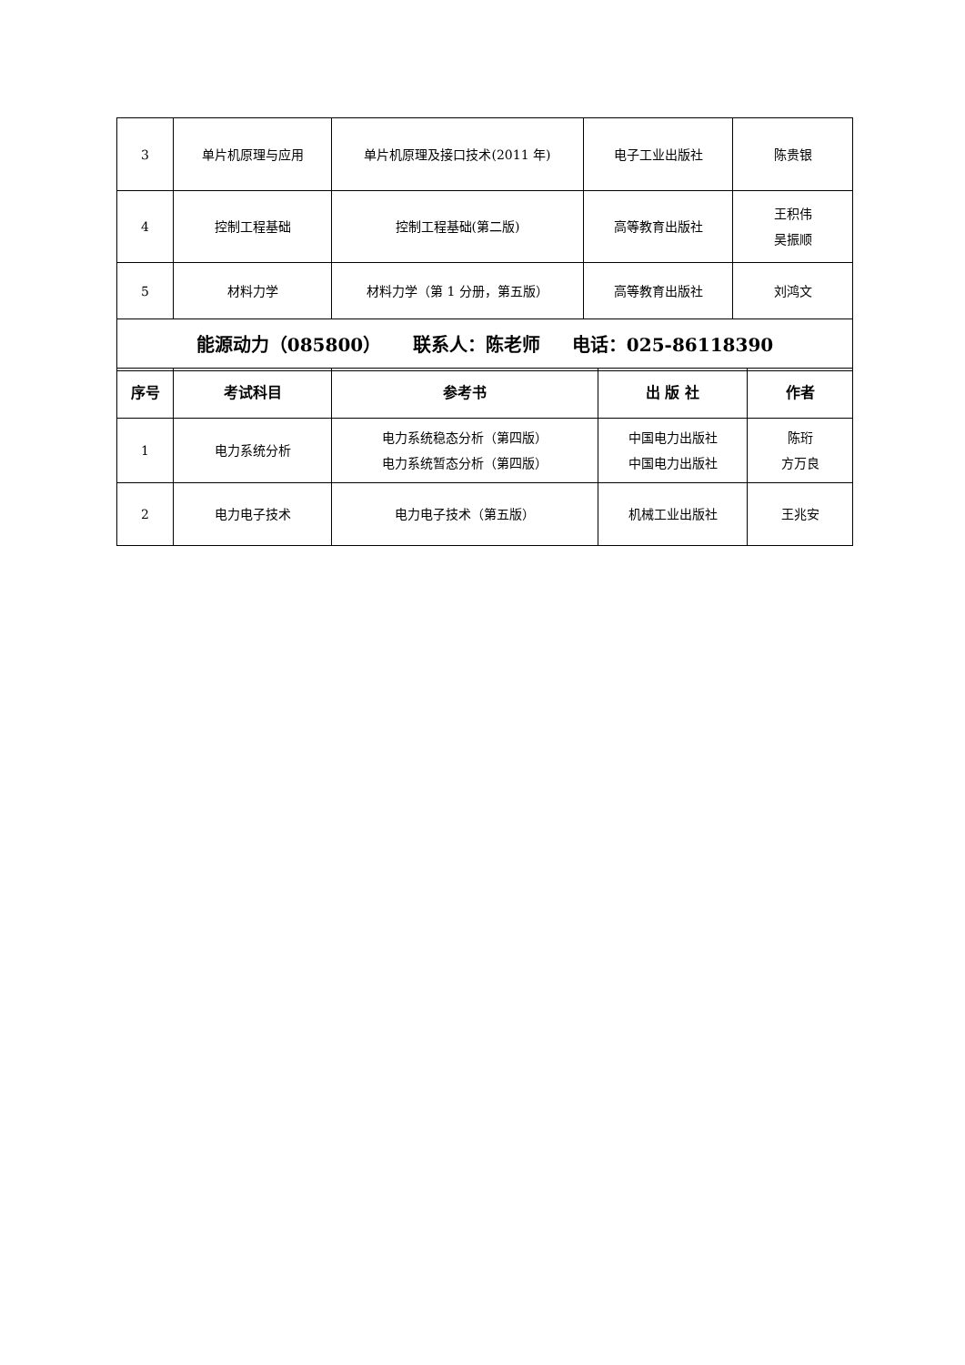| 3 | 单片机原理与应用 | 单片机原理及接口技术(2011 年) | 电子工业出版社 | 陈贵银 |
| 4 | 控制工程基础 | 控制工程基础(第二版) | 高等教育出版社 | 王积伟 吴振顺 |
| 5 | 材料力学 | 材料力学（第 1 分册，第五版） | 高等教育出版社 | 刘鸿文 |
| 能源动力（085800） 联系人：陈老师 电话：025-86118390 | | | | |
| 序号 | 考试科目 | 参考书 | 出 版 社 | 作者 |
| --- | --- | --- | --- | --- |
| 1 | 电力系统分析 | 电力系统稳态分析（第四版） 电力系统暂态分析（第四版） | 中国电力出版社 中国电力出版社 | 陈珩 方万良 |
| 2 | 电力电子技术 | 电力电子技术（第五版） | 机械工业出版社 | 王兆安 |